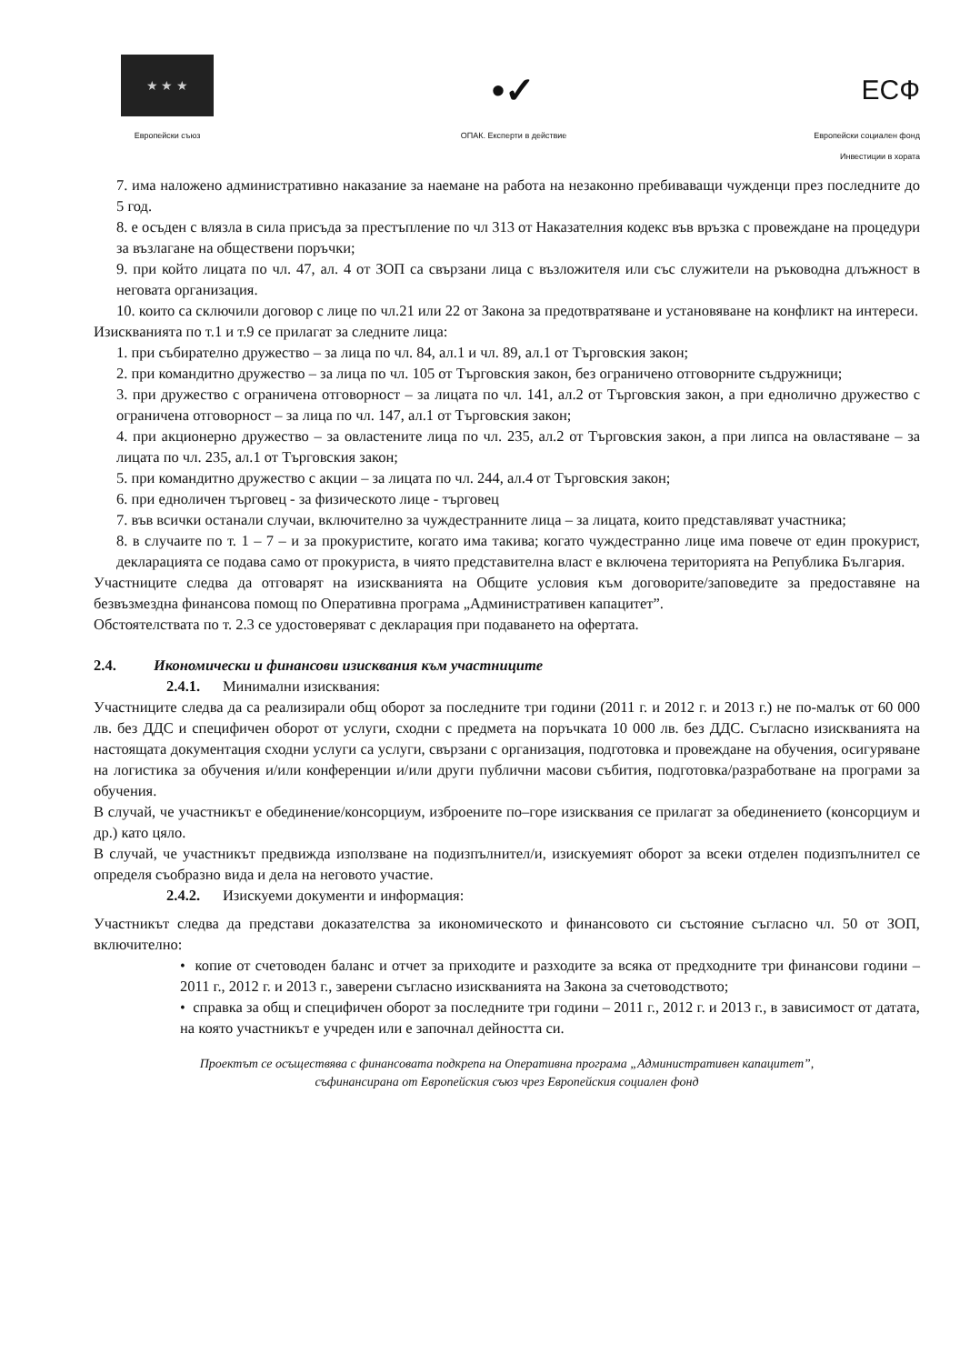★ ★ ★
Европейски съюз
•✓
ОПАК. Експерти в действие
ЕСФ
Европейски социален фонд
Инвестиции в хората
7. има наложено административно наказание за наемане на работа на незаконно пребиваващи чужденци през последните до 5 год.
8. е осъден с влязла в сила присъда за престъпление по чл 313 от Наказателния кодекс във връзка с провеждане на процедури за възлагане на обществени поръчки;
9. при който лицата по чл. 47, ал. 4 от ЗОП са свързани лица с възложителя или със служители на ръководна длъжност в неговата организация.
10. които са сключили договор с лице по чл.21 или 22 от Закона за предотвратяване и установяване на конфликт на интереси.
Изискванията по т.1 и т.9 се прилагат за следните лица:
1. при събирателно дружество – за лица по чл. 84, ал.1 и чл. 89, ал.1 от Търговския закон;
2. при командитно дружество – за лица по чл. 105 от Търговския закон, без ограничено отговорните съдружници;
3. при дружество с ограничена отговорност – за лицата по чл. 141, ал.2 от Търговския закон, а при еднолично дружество с ограничена отговорност – за лица по чл. 147, ал.1 от Търговския закон;
4. при акционерно дружество – за овластените лица по чл. 235, ал.2 от Търговския закон, а при липса на овластяване – за лицата по чл. 235, ал.1 от Търговския закон;
5. при командитно дружество с акции – за лицата по чл. 244, ал.4 от Търговския закон;
6. при едноличен търговец - за физическото лице - търговец
7. във всички останали случаи, включително за чуждестранните лица – за лицата, които представляват участника;
8. в случаите по т. 1 – 7 – и за прокуристите, когато има такива; когато чуждестранно лице има повече от един прокурист, декларацията се подава само от прокуриста, в чиято представителна власт е включена територията на Република България.
Участниците следва да отговарят на изискванията на Общите условия към договорите/заповедите за предоставяне на безвъзмездна финансова помощ по Оперативна програма „Административен капацитет”.
Обстоятелствата по т. 2.3 се удостоверяват с декларация при подаването на офертата.
2.4. Икономически и финансови изисквания към участниците
2.4.1. Минимални изисквания:
Участниците следва да са реализирали общ оборот за последните три години (2011 г. и 2012 г. и 2013 г.) не по-малък от 60 000 лв. без ДДС и специфичен оборот от услуги, сходни с предмета на поръчката 10 000 лв. без ДДС. Съгласно изискванията на настоящата документация сходни услуги са услуги, свързани с организация, подготовка и провеждане на обучения, осигуряване на логистика за обучения и/или конференции и/или други публични масови събития, подготовка/разработване на програми за обучения.
В случай, че участникът е обединение/консорциум, изброените по–горе изисквания се прилагат за обединението (консорциум и др.) като цяло.
В случай, че участникът предвижда използване на подизпълнител/и, изискуемият оборот за всеки отделен подизпълнител се определя съобразно вида и дела на неговото участие.
2.4.2. Изискуеми документи и информация:
Участникът следва да представи доказателства за икономическото и финансовото си състояние съгласно чл. 50 от ЗОП, включително:
• копие от счетоводен баланс и отчет за приходите и разходите за всяка от предходните три финансови години – 2011 г., 2012 г. и 2013 г., заверени съгласно изискванията на Закона за счетоводството;
• справка за общ и специфичен оборот за последните три години – 2011 г., 2012 г. и 2013 г., в зависимост от датата, на която участникът е учреден или е започнал дейността си.
Проектът се осъществява с финансовата подкрепа на Оперативна програма „Административен капацитет”,
съфинансирана от Европейския съюз чрез Европейския социален фонд